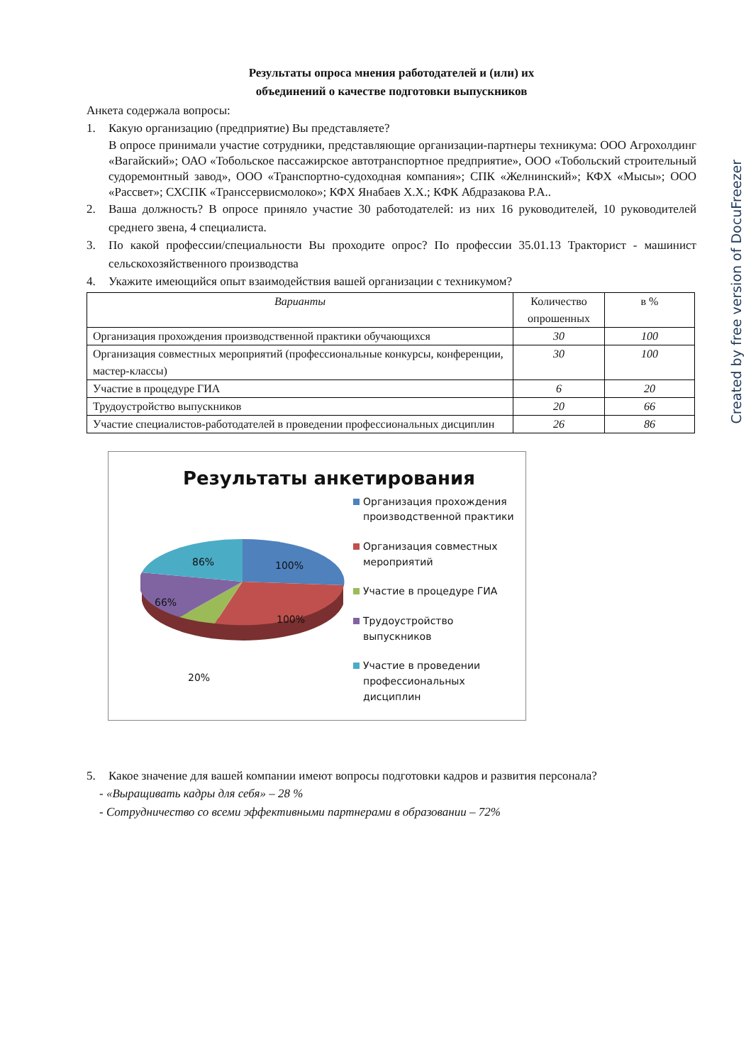Результаты опроса мнения работодателей и (или) их
объединений о качестве подготовки выпускников
Анкета содержала вопросы:
1. Какую организацию (предприятие) Вы представляете?
В опросе принимали участие сотрудники, представляющие организации-партнеры техникума: ООО Агрохолдинг «Вагайский»; ОАО «Тобольское пассажирское автотранспортное предприятие», ООО «Тобольский строительный судоремонтный завод», ООО «Транспортно-судоходная компания»; СПК «Желнинский»; КФХ «Мысы»; ООО «Рассвет»; СХСПК «Транссервисмолоко»; КФХ Янабаев Х.Х.; КФК Абдразакова Р.А..
2. Ваша должность? В опросе приняло участие 30 работодателей: из них 16 руководителей, 10 руководителей среднего звена, 4 специалиста.
3. По какой профессии/специальности Вы проходите опрос? По профессии 35.01.13 Тракторист - машинист сельскохозяйственного производства
4. Укажите имеющийся опыт взаимодействия вашей организации с техникумом?
| Варианты | Количество опрошенных | в % |
| --- | --- | --- |
| Организация прохождения производственной практики обучающихся | 30 | 100 |
| Организация совместных мероприятий (профессиональные конкурсы, конференции, мастер-классы) | 30 | 100 |
| Участие в процедуре ГИА | 6 | 20 |
| Трудоустройство выпускников | 20 | 66 |
| Участие специалистов-работодателей в проведении профессиональных дисциплин | 26 | 86 |
Результаты анкетирования
86% 100%
66%
100%
20%
Организация прохождения производственной практики
Организация совместных мероприятий
Участие в процедуре ГИА
Трудоустройство выпускников
Участие в проведении профессиональных дисциплин
5. Какое значение для вашей компании имеют вопросы подготовки кадров и развития персонала?
- «Выращивать кадры для себя» – 28 %
- Сотрудничество со всеми эффективными партнерами в образовании – 72%
Created by free version of DocuFreezer